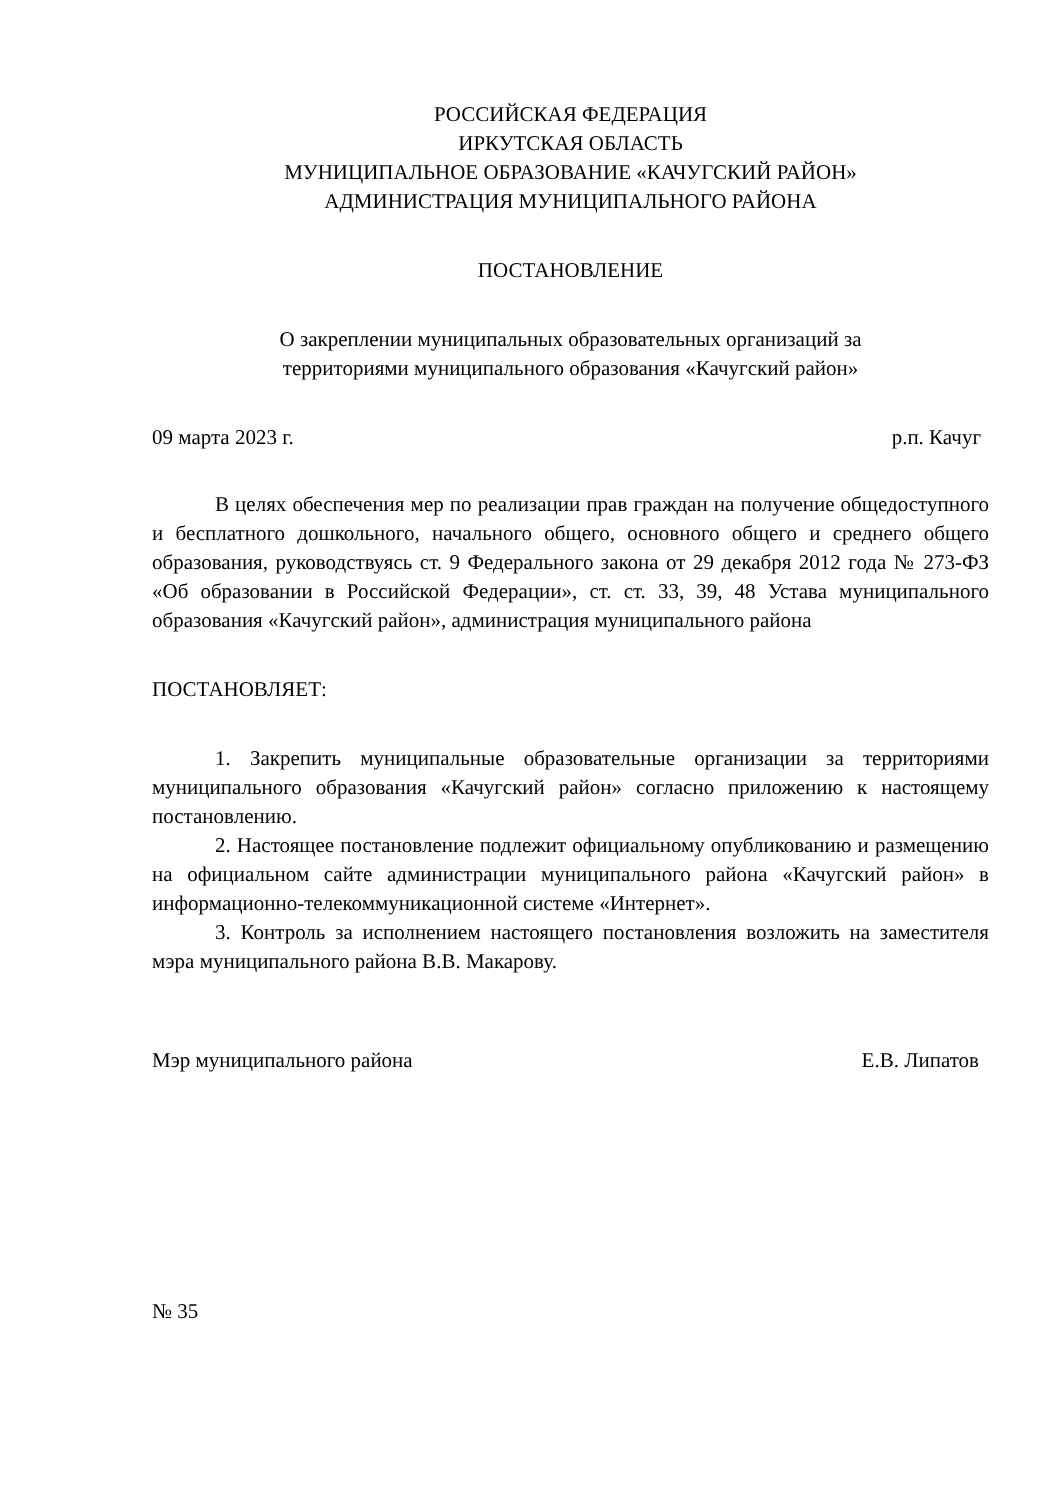РОССИЙСКАЯ ФЕДЕРАЦИЯ
ИРКУТСКАЯ ОБЛАСТЬ
МУНИЦИПАЛЬНОЕ ОБРАЗОВАНИЕ «КАЧУГСКИЙ РАЙОН»
АДМИНИСТРАЦИЯ МУНИЦИПАЛЬНОГО РАЙОНА
ПОСТАНОВЛЕНИЕ
О закреплении муниципальных образовательных организаций за
территориями муниципального образования «Качугский район»
09 марта 2023 г. р.п. Качуг
В целях обеспечения мер по реализации прав граждан на получение общедоступного и бесплатного дошкольного, начального общего, основного общего и среднего общего образования, руководствуясь ст. 9 Федерального закона от 29 декабря 2012 года № 273-ФЗ «Об образовании в Российской Федерации», ст. ст. 33, 39, 48 Устава муниципального образования «Качугский район», администрация муниципального района
ПОСТАНОВЛЯЕТ:
1. Закрепить муниципальные образовательные организации за территориями муниципального образования «Качугский район» согласно приложению к настоящему постановлению.
2. Настоящее постановление подлежит официальному опубликованию и размещению на официальном сайте администрации муниципального района «Качугский район» в информационно-телекоммуникационной системе «Интернет».
3. Контроль за исполнением настоящего постановления возложить на заместителя мэра муниципального района В.В. Макарову.
Мэр муниципального района Е.В. Липатов
№ 35